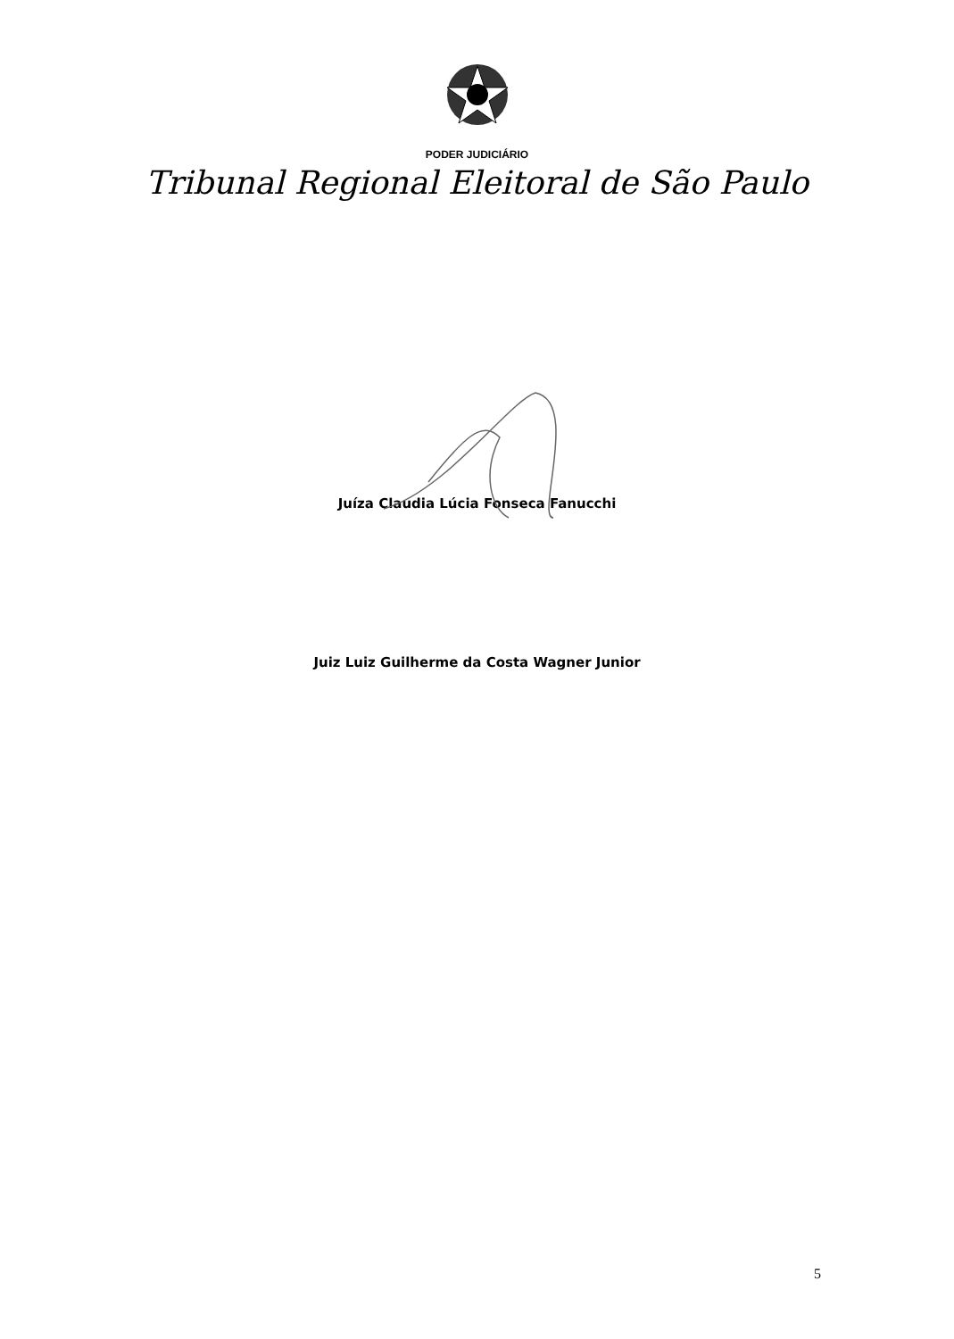PODER JUDICIÁRIO
Tribunal Regional Eleitoral de São Paulo
Juíza Claudia Lúcia Fonseca Fanucchi
Juiz Luiz Guilherme da Costa Wagner Junior
5